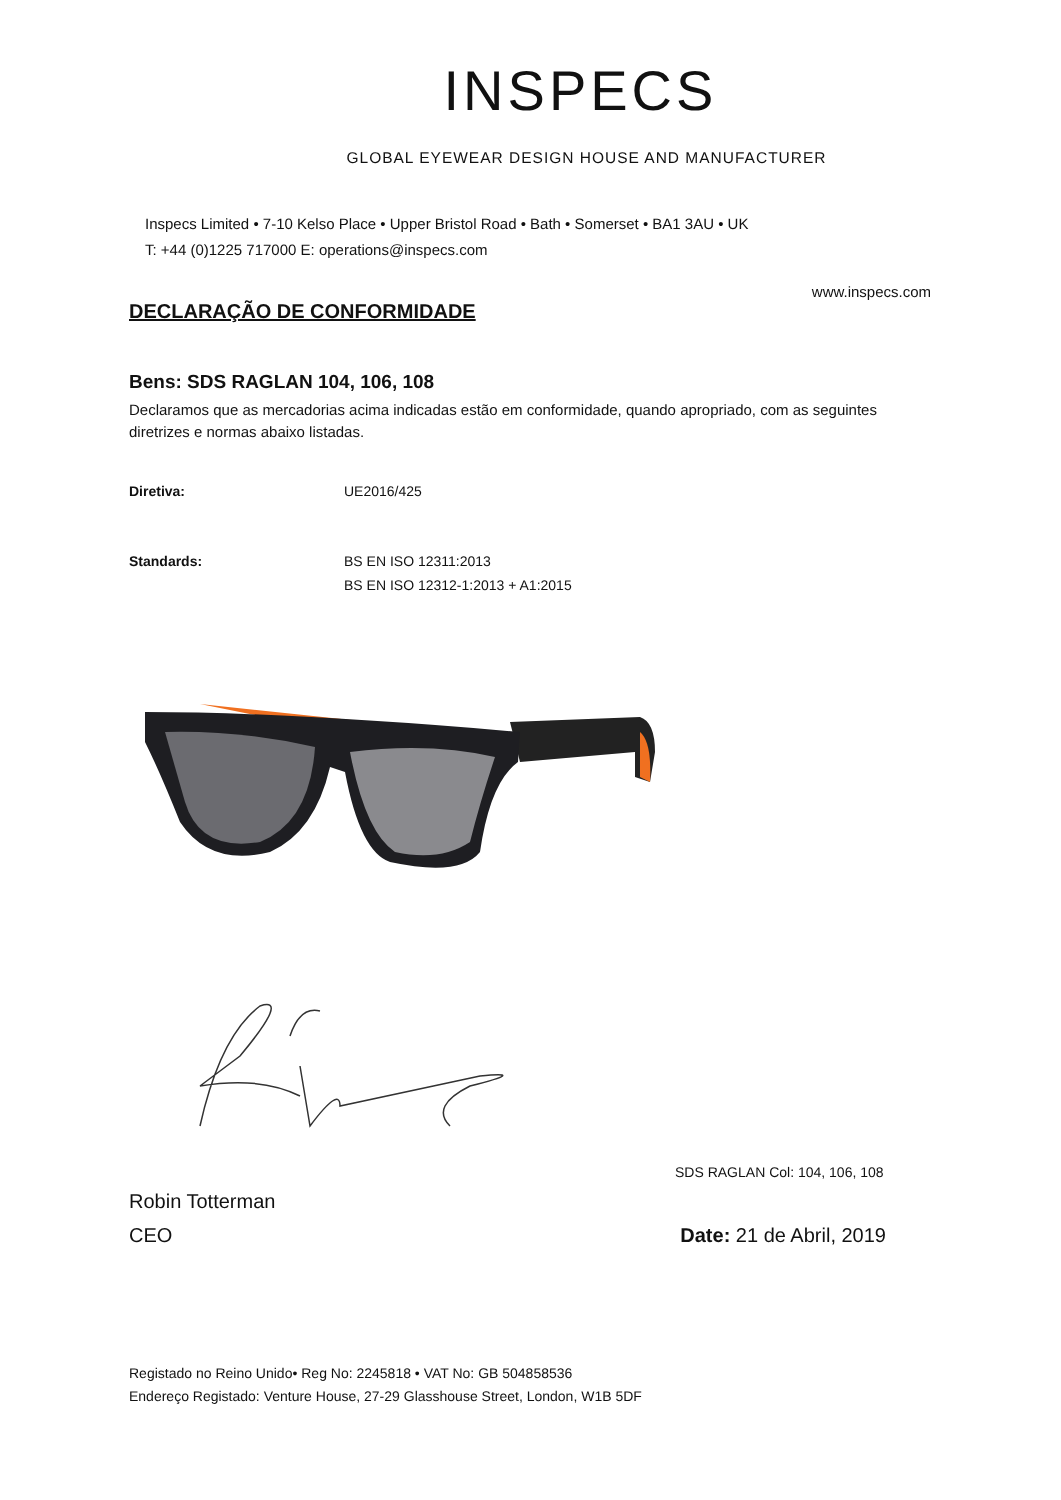INSPECS
GLOBAL EYEWEAR DESIGN HOUSE AND MANUFACTURER
Inspecs Limited • 7-10 Kelso Place • Upper Bristol Road • Bath • Somerset • BA1 3AU • UK
T: +44 (0)1225 717000 E: operations@inspecs.com
www.inspecs.com
DECLARAÇÃO DE CONFORMIDADE
Bens: SDS RAGLAN 104, 106, 108
Declaramos que as mercadorias acima indicadas estão em conformidade, quando apropriado, com as seguintes diretrizes e normas abaixo listadas.
Diretiva: UE2016/425
Standards: BS EN ISO 12311:2013
BS EN ISO 12312-1:2013 + A1:2015
SDS RAGLAN Col: 104, 106, 108
Robin Totterman
CEO
Date: 21 de Abril, 2019
Registado no Reino Unido• Reg No: 2245818 • VAT No: GB 504858536
Endereço Registado: Venture House, 27-29 Glasshouse Street, London, W1B 5DF